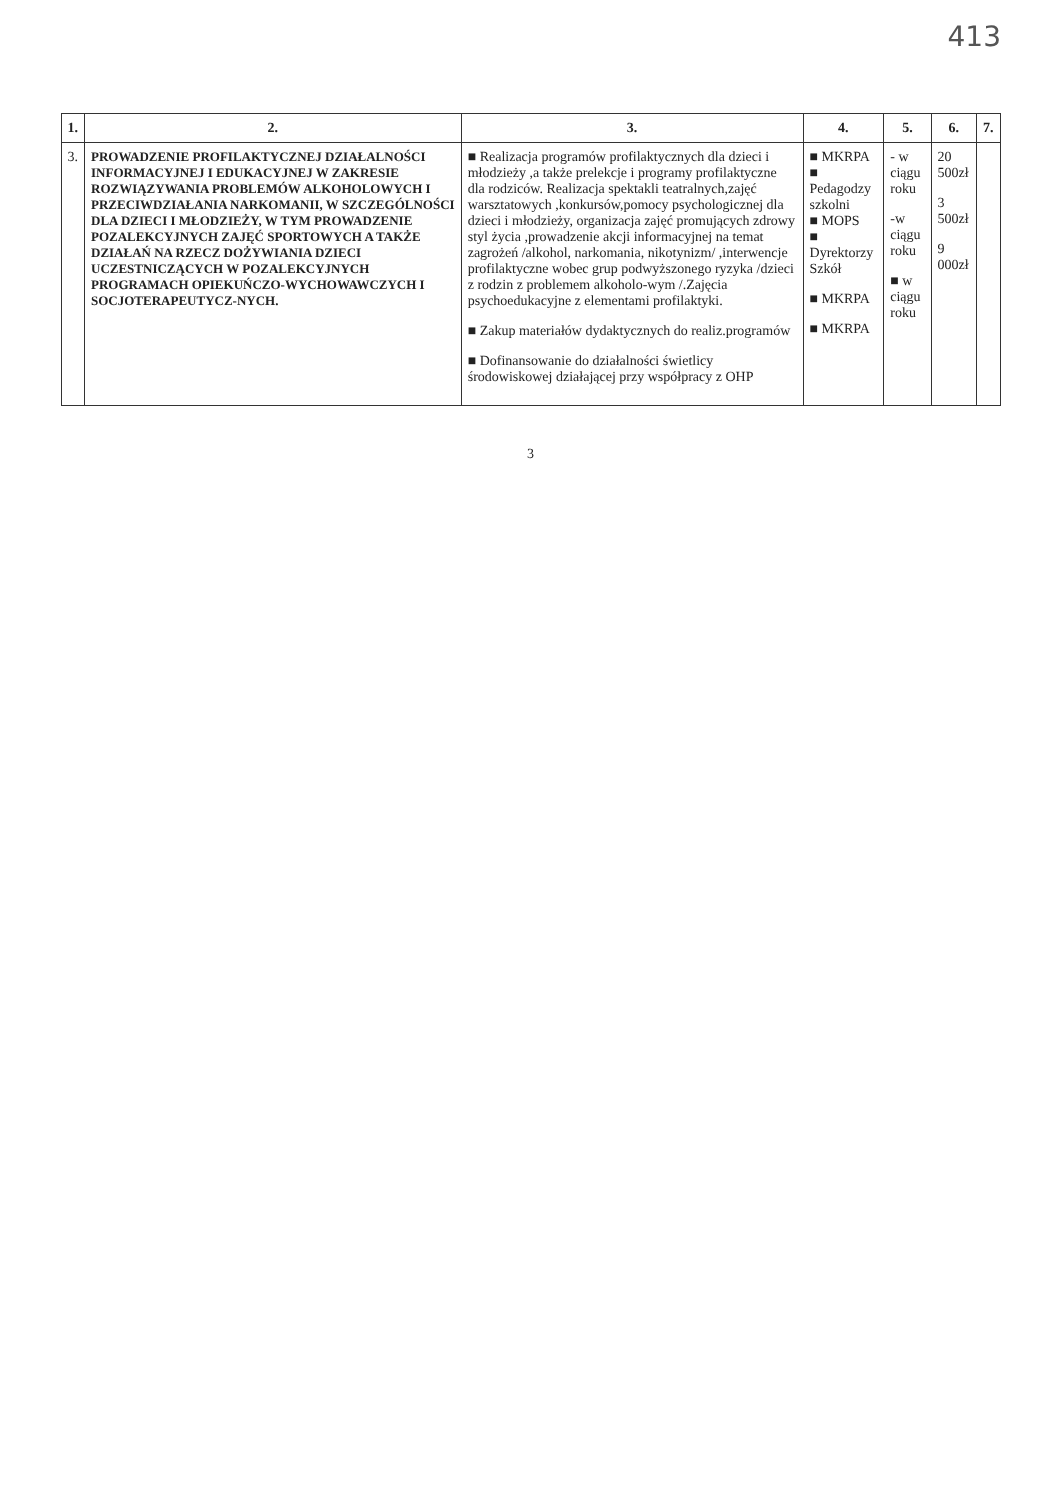413
| 1. | 2. | 3. | 4. | 5. | 6. | 7. |
| --- | --- | --- | --- | --- | --- | --- |
| 3. | PROWADZENIE PROFILAKTYCZNEJ DZIAŁALNOŚCI INFORMACYJNEJ I EDUKACYJNEJ W ZAKRESIE ROZWIĄZYWANIA PROBLEMÓW ALKOHOLOWYCH I PRZECIWDZIAŁANIA NARKOMANII, W SZCZEGÓLNOŚCI DLA DZIECI I MŁODZIEŻY, W TYM PROWADZENIE POZALEKCYJNYCH ZAJĘĆ SPORTOWYCH A TAKŻE DZIAŁAŃ NA RZECZ DOŻYWIANIA DZIECI UCZESTNICZĄCYCH W POZALEKCYJNYCH PROGRAMACH OPIEKUŃCZO-WYCHOWAWCZYCH I SOCJOTERAPEUTYCZ-NYCH. | ■ Realizacja programów profilaktycznych dla dzieci i młodzieży ,a także prelekcje i programy profilaktyczne dla rodziców. Realizacja spektakli teatralnych,zajęć warsztatowych ,konkursów,pomocy psychologicznej dla dzieci i młodzieży, organizacja zajęć promujących zdrowy styl życia ,prowadzenie akcji informacyjnej na temat zagrożeń /alkohol, narkomania, nikotynizm/ ,interwencje profilaktyczne wobec grup podwyższonego ryzyka /dzieci z rodzin z problemem alkoholo-wym /.Zajęcia psychoedukacyjne z elementami profilaktyki. ■ Zakup materiałów dydaktycznych do realiz.programów ■ Dofinansowanie do działalności świetlicy środowiskowej działającej przy współpracy z OHP | ■ MKRPA ■ Pedagodzy szkolni ■ MOPS ■ Dyrektorzy Szkół ■ MKRPA ■ MKRPA | - w ciągu roku -w ciągu roku ■ w ciągu roku | 20 500zł 3 500zł 9 000zł | |
3